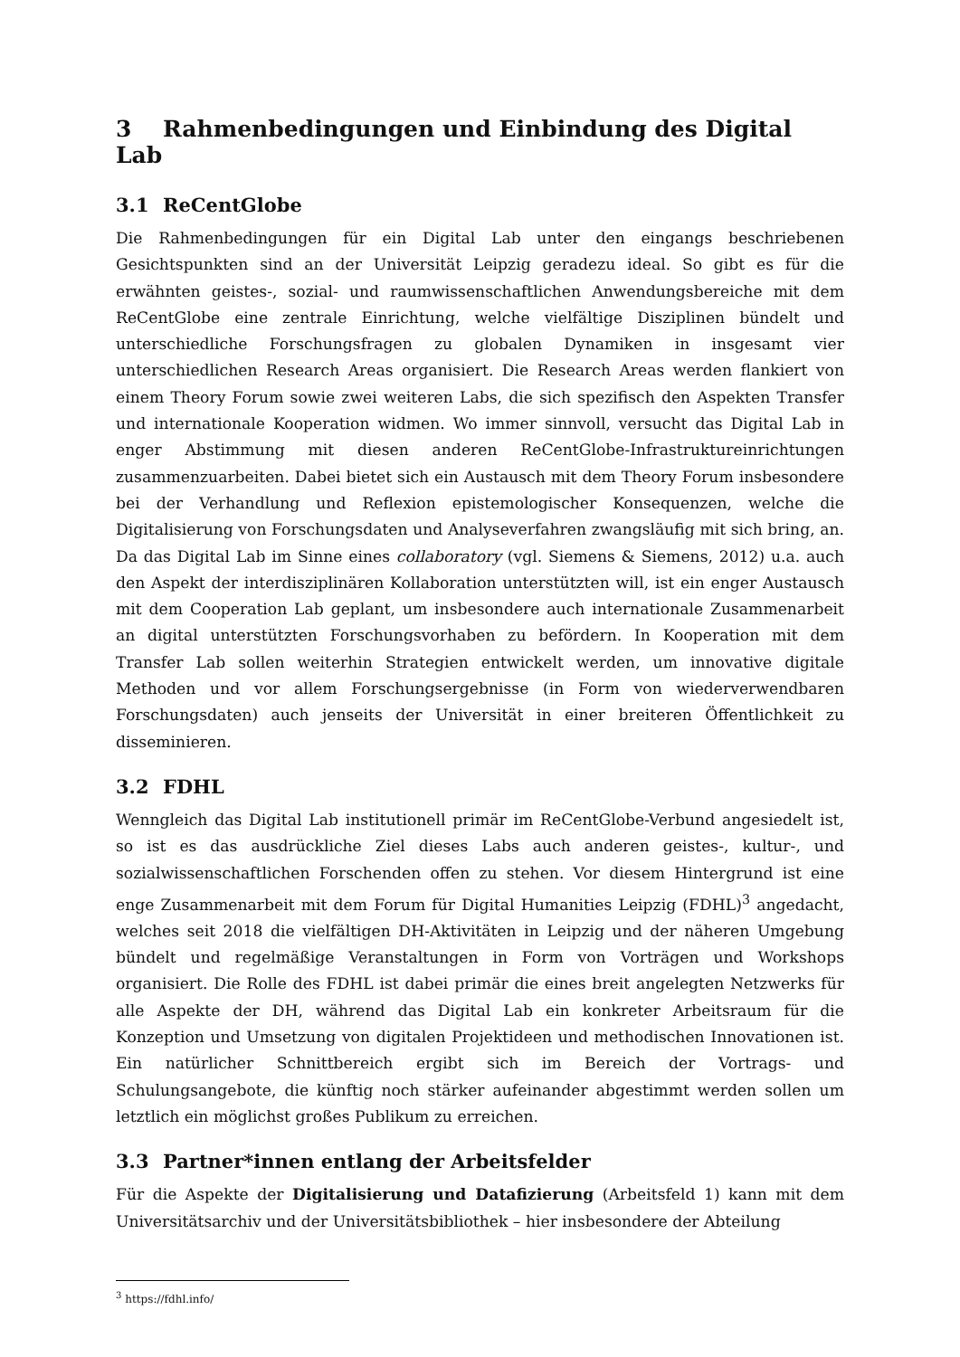3 Rahmenbedingungen und Einbindung des Digital Lab
3.1 ReCentGlobe
Die Rahmenbedingungen für ein Digital Lab unter den eingangs beschriebenen Gesichtspunkten sind an der Universität Leipzig geradezu ideal. So gibt es für die erwähnten geistes-, sozial- und raumwissenschaftlichen Anwendungsbereiche mit dem ReCentGlobe eine zentrale Einrichtung, welche vielfältige Disziplinen bündelt und unterschiedliche Forschungsfragen zu globalen Dynamiken in insgesamt vier unterschiedlichen Research Areas organisiert. Die Research Areas werden flankiert von einem Theory Forum sowie zwei weiteren Labs, die sich spezifisch den Aspekten Transfer und internationale Kooperation widmen. Wo immer sinnvoll, versucht das Digital Lab in enger Abstimmung mit diesen anderen ReCentGlobe-Infrastruktureinrichtungen zusammenzuarbeiten. Dabei bietet sich ein Austausch mit dem Theory Forum insbesondere bei der Verhandlung und Reflexion epistemologischer Konsequenzen, welche die Digitalisierung von Forschungsdaten und Analyseverfahren zwangsläufig mit sich bring, an. Da das Digital Lab im Sinne eines collaboratory (vgl. Siemens & Siemens, 2012) u.a. auch den Aspekt der interdisziplinären Kollaboration unterstützten will, ist ein enger Austausch mit dem Cooperation Lab geplant, um insbesondere auch internationale Zusammenarbeit an digital unterstützten Forschungsvorhaben zu befördern. In Kooperation mit dem Transfer Lab sollen weiterhin Strategien entwickelt werden, um innovative digitale Methoden und vor allem Forschungsergebnisse (in Form von wiederverwendbaren Forschungsdaten) auch jenseits der Universität in einer breiteren Öffentlichkeit zu disseminieren.
3.2 FDHL
Wenngleich das Digital Lab institutionell primär im ReCentGlobe-Verbund angesiedelt ist, so ist es das ausdrückliche Ziel dieses Labs auch anderen geistes-, kultur-, und sozialwissenschaftlichen Forschenden offen zu stehen. Vor diesem Hintergrund ist eine enge Zusammenarbeit mit dem Forum für Digital Humanities Leipzig (FDHL)<sup>3</sup> angedacht, welches seit 2018 die vielfältigen DH-Aktivitäten in Leipzig und der näheren Umgebung bündelt und regelmäßige Veranstaltungen in Form von Vorträgen und Workshops organisiert. Die Rolle des FDHL ist dabei primär die eines breit angelegten Netzwerks für alle Aspekte der DH, während das Digital Lab ein konkreter Arbeitsraum für die Konzeption und Umsetzung von digitalen Projektideen und methodischen Innovationen ist. Ein natürlicher Schnittbereich ergibt sich im Bereich der Vortrags- und Schulungsangebote, die künftig noch stärker aufeinander abgestimmt werden sollen um letztlich ein möglichst großes Publikum zu erreichen.
3.3 Partner*innen entlang der Arbeitsfelder
Für die Aspekte der Digitalisierung und Datafizierung (Arbeitsfeld 1) kann mit dem Universitätsarchiv und der Universitätsbibliothek – hier insbesondere der Abteilung
<sup>3</sup> https://fdhl.info/